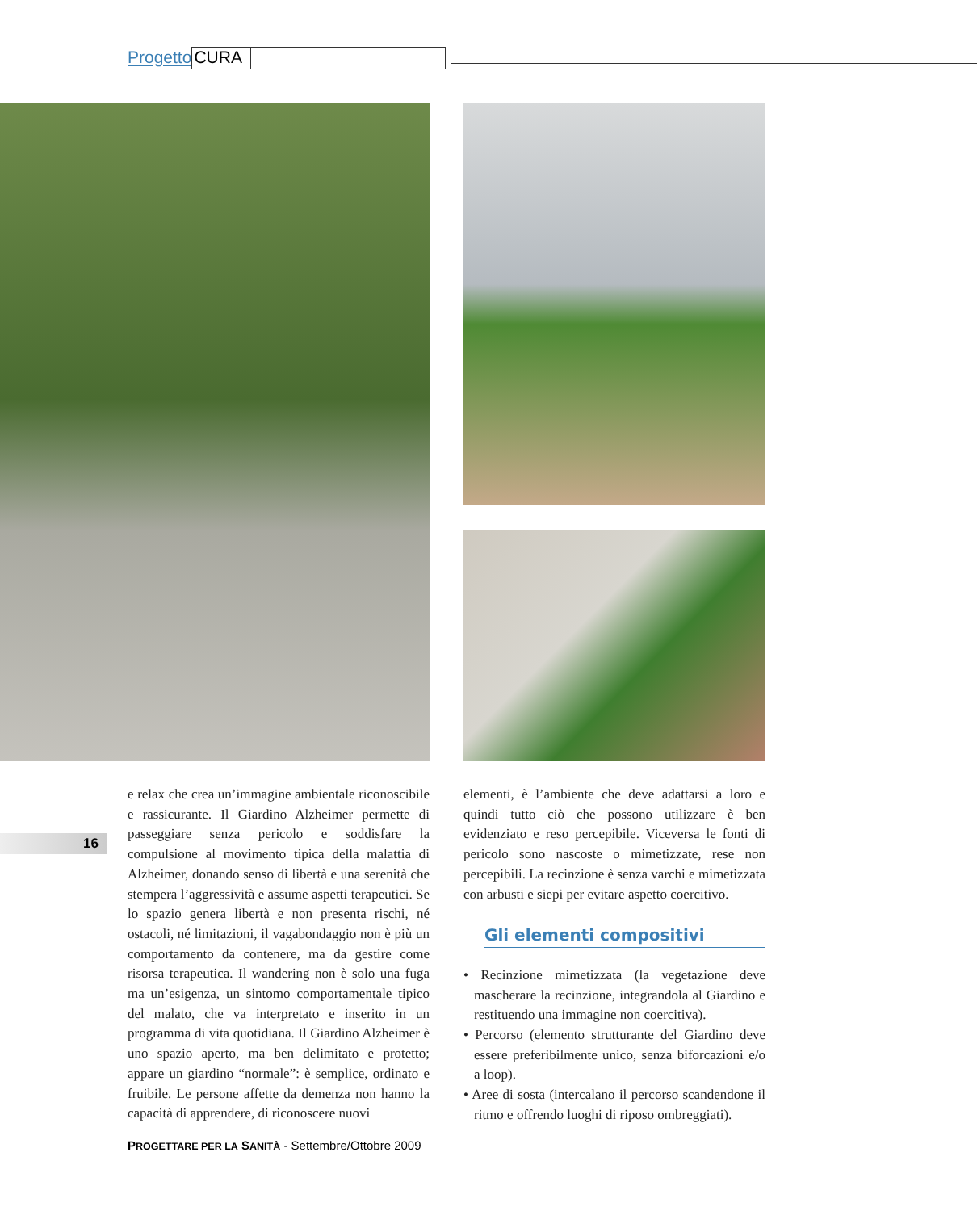Progetto CURA
16
e relax che crea un’immagine ambientale riconoscibile e rassicurante. Il Giardino Alzheimer permette di passeggiare senza pericolo e soddisfare la compulsione al movimento tipica della malattia di Alzheimer, donando senso di libertà e una serenità che stempera l’aggressività e assume aspetti terapeutici. Se lo spazio genera libertà e non presenta rischi, né ostacoli, né limitazioni, il vagabondaggio non è più un comportamento da contenere, ma da gestire come risorsa terapeutica. Il wandering non è solo una fuga ma un’esigenza, un sintomo comportamentale tipico del malato, che va interpretato e inserito in un programma di vita quotidiana. Il Giardino Alzheimer è uno spazio aperto, ma ben delimitato e protetto; appare un giardino “normale”: è semplice, ordinato e fruibile. Le persone affette da demenza non hanno la capacità di apprendere, di riconoscere nuovi
elementi, è l’ambiente che deve adattarsi a loro e quindi tutto ciò che possono utilizzare è ben evidenziato e reso percepibile. Viceversa le fonti di pericolo sono nascoste o mimetizzate, rese non percepibili. La recinzione è senza varchi e mimetizzata con arbusti e siepi per evitare aspetto coercitivo.
Gli elementi compositivi
• Recinzione mimetizzata (la vegetazione deve mascherare la recinzione, integrandola al Giardino e restituendo una immagine non coercitiva).
• Percorso (elemento strutturante del Giardino deve essere preferibilmente unico, senza biforcazioni e/o a loop).
• Aree di sosta (intercalano il percorso scandendone il ritmo e offrendo luoghi di riposo ombreggiati).
PROGETTARE PER LA SANITÀ - Settembre/Ottobre 2009